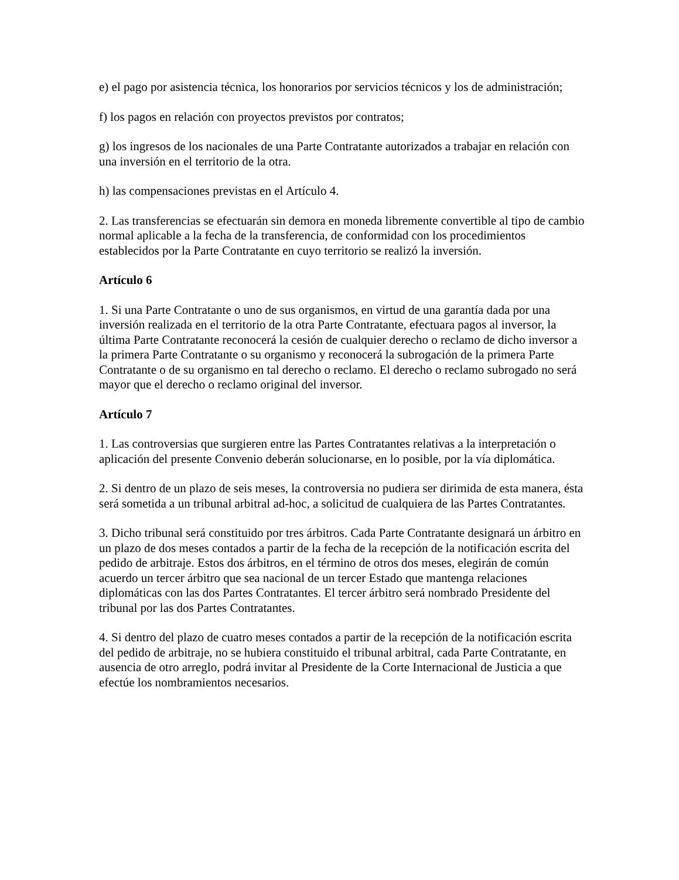e) el pago por asistencia técnica, los honorarios por servicios técnicos y los de administración;
f) los pagos en relación con proyectos previstos por contratos;
g) los ingresos de los nacionales de una Parte Contratante autorizados a trabajar en relación con una inversión en el territorio de la otra.
h) las compensaciones previstas en el Artículo 4.
2. Las transferencias se efectuarán sin demora en moneda libremente convertible al tipo de cambio normal aplicable a la fecha de la transferencia, de conformidad con los procedimientos establecidos por la Parte Contratante en cuyo territorio se realizó la inversión.
Artículo 6
1. Si una Parte Contratante o uno de sus organismos, en virtud de una garantía dada por una inversión realizada en el territorio de la otra Parte Contratante, efectuara pagos al inversor, la última Parte Contratante reconocerá la cesión de cualquier derecho o reclamo de dicho inversor a la primera Parte Contratante o su organismo y reconocerá la subrogación de la primera Parte Contratante o de su organismo en tal derecho o reclamo. El derecho o reclamo subrogado no será mayor que el derecho o reclamo original del inversor.
Artículo 7
1. Las controversias que surgieren entre las Partes Contratantes relativas a la interpretación o aplicación del presente Convenio deberán solucionarse, en lo posible, por la vía diplomática.
2. Si dentro de un plazo de seis meses, la controversia no pudiera ser dirimida de esta manera, ésta será sometida a un tribunal arbitral ad-hoc, a solicitud de cualquiera de las Partes Contratantes.
3. Dicho tribunal será constituido por tres árbitros. Cada Parte Contratante designará un árbitro en un plazo de dos meses contados a partir de la fecha de la recepción de la notificación escrita del pedido de arbitraje. Estos dos árbitros, en el término de otros dos meses, elegirán de común acuerdo un tercer árbitro que sea nacional de un tercer Estado que mantenga relaciones diplomáticas con las dos Partes Contratantes. El tercer árbitro será nombrado Presidente del tribunal por las dos Partes Contratantes.
4. Si dentro del plazo de cuatro meses contados a partir de la recepción de la notificación escrita del pedido de arbitraje, no se hubiera constituido el tribunal arbitral, cada Parte Contratante, en ausencia de otro arreglo, podrá invitar al Presidente de la Corte Internacional de Justicia a que efectúe los nombramientos necesarios.